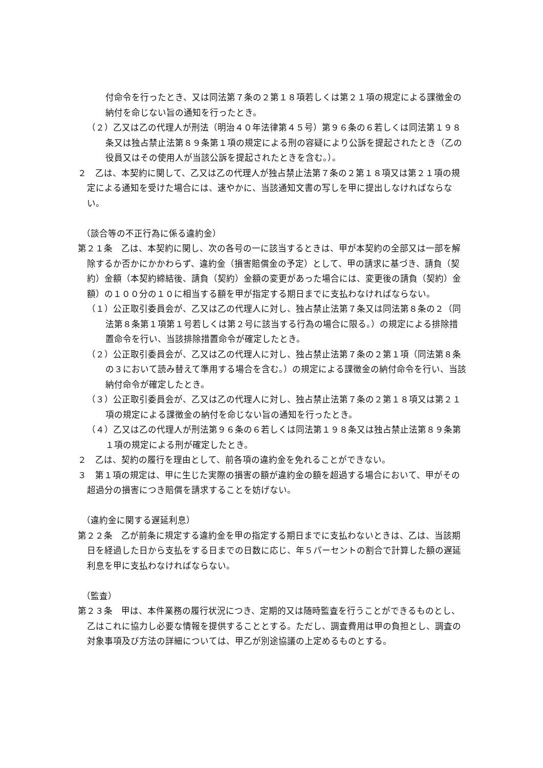付命令を行ったとき、又は同法第７条の２第１８項若しくは第２１項の規定による課徴金の納付を命じない旨の通知を行ったとき。
（２）乙又は乙の代理人が刑法（明治４０年法律第４５号）第９６条の６若しくは同法第１９８条又は独占禁止法第８９条第１項の規定による刑の容疑により公訴を提起されたとき（乙の役員又はその使用人が当該公訴を提起されたときを含む。）。
２　乙は、本契約に関して、乙又は乙の代理人が独占禁止法第７条の２第１８項又は第２１項の規定による通知を受けた場合には、速やかに、当該通知文書の写しを甲に提出しなければならない。
（談合等の不正行為に係る違約金）
第２１条　乙は、本契約に関し、次の各号の一に該当するときは、甲が本契約の全部又は一部を解除するか否かにかかわらず、違約金（損害賠償金の予定）として、甲の請求に基づき、請負（契約）金額（本契約締結後、請負（契約）金額の変更があった場合には、変更後の請負（契約）金額）の１００分の１０に相当する額を甲が指定する期日までに支払わなければならない。
（１）公正取引委員会が、乙又は乙の代理人に対し、独占禁止法第７条又は同法第８条の２（同法第８条第１項第１号若しくは第２号に該当する行為の場合に限る。）の規定による排除措置命令を行い、当該排除措置命令が確定したとき。
（２）公正取引委員会が、乙又は乙の代理人に対し、独占禁止法第７条の２第１項（同法第８条の３において読み替えて準用する場合を含む。）の規定による課徴金の納付命令を行い、当該納付命令が確定したとき。
（３）公正取引委員会が、乙又は乙の代理人に対し、独占禁止法第７条の２第１８項又は第２１項の規定による課徴金の納付を命じない旨の通知を行ったとき。
（４）乙又は乙の代理人が刑法第９６条の６若しくは同法第１９８条又は独占禁止法第８９条第１項の規定による刑が確定したとき。
２　乙は、契約の履行を理由として、前各項の違約金を免れることができない。
３　第１項の規定は、甲に生じた実際の損害の額が違約金の額を超過する場合において、甲がその超過分の損害につき賠償を請求することを妨げない。
（違約金に関する遅延利息）
第２２条　乙が前条に規定する違約金を甲の指定する期日までに支払わないときは、乙は、当該期日を経過した日から支払をする日までの日数に応じ、年５パーセントの割合で計算した額の遅延利息を甲に支払わなければならない。
（監査）
第２３条　甲は、本件業務の履行状況につき、定期的又は随時監査を行うことができるものとし、乙はこれに協力し必要な情報を提供することとする。ただし、調査費用は甲の負担とし、調査の対象事項及び方法の詳細については、甲乙が別途協議の上定めるものとする。